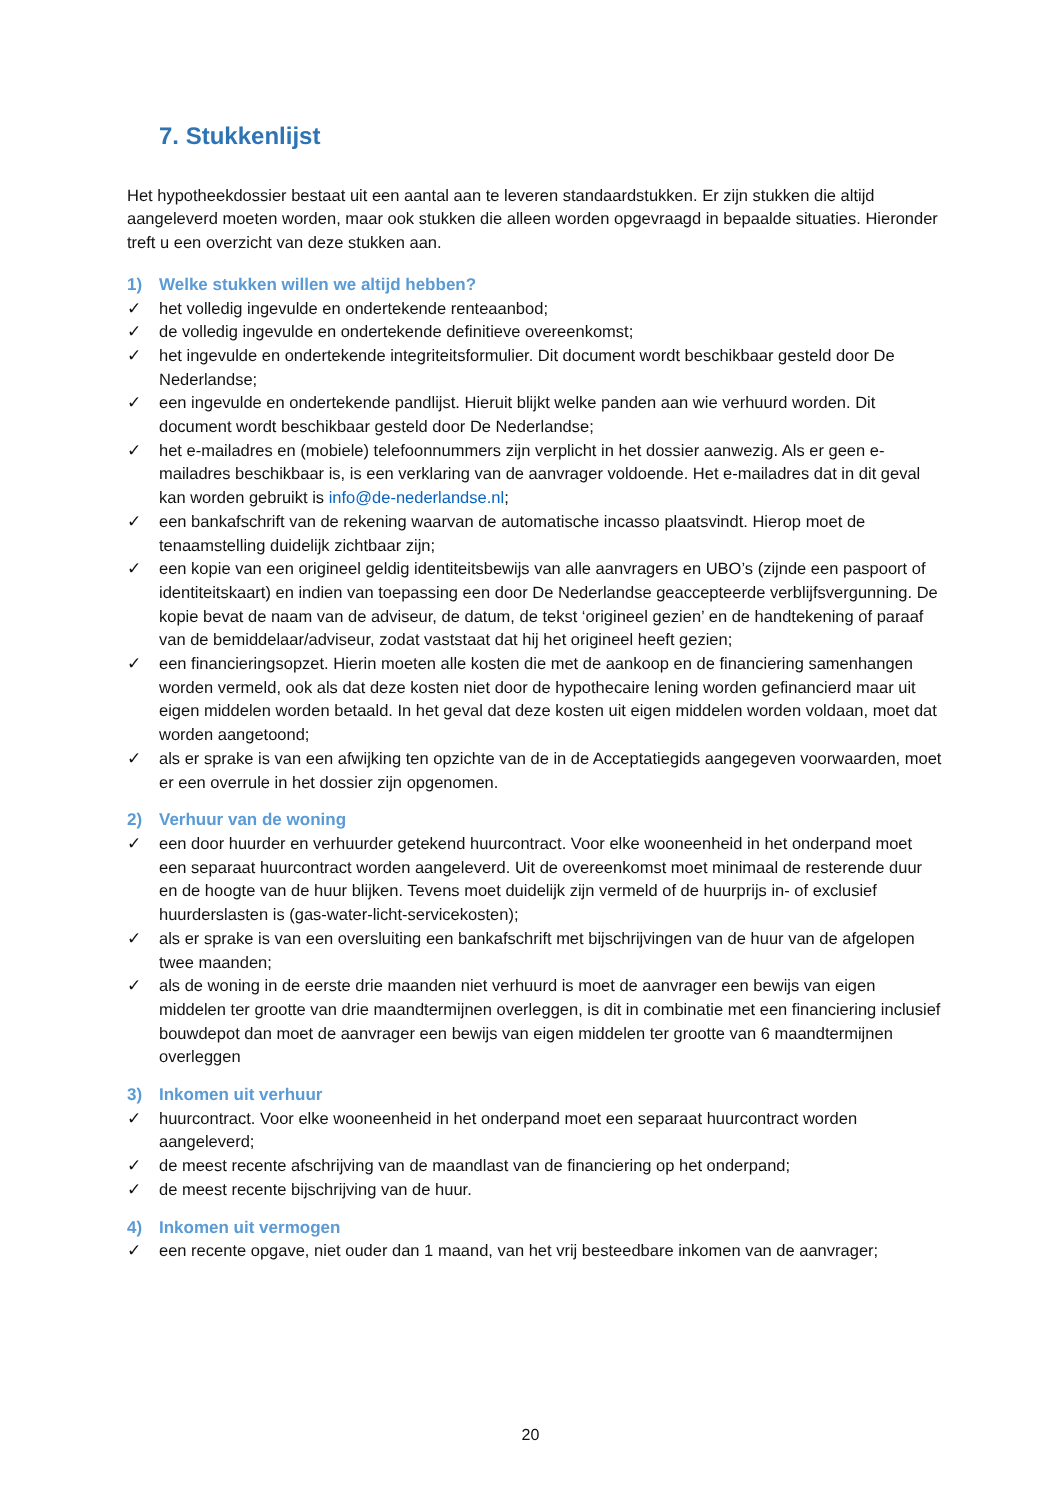7. Stukkenlijst
Het hypotheekdossier bestaat uit een aantal aan te leveren standaardstukken. Er zijn stukken die altijd aangeleverd moeten worden, maar ook stukken die alleen worden opgevraagd in bepaalde situaties. Hieronder treft u een overzicht van deze stukken aan.
1) Welke stukken willen we altijd hebben?
✓ het volledig ingevulde en ondertekende renteaanbod;
✓ de volledig ingevulde en ondertekende definitieve overeenkomst;
✓ het ingevulde en ondertekende integriteitsformulier. Dit document wordt beschikbaar gesteld door De Nederlandse;
✓ een ingevulde en ondertekende pandlijst. Hieruit blijkt welke panden aan wie verhuurd worden. Dit document wordt beschikbaar gesteld door De Nederlandse;
✓ het e-mailadres en (mobiele) telefoonnummers zijn verplicht in het dossier aanwezig. Als er geen e-mailadres beschikbaar is, is een verklaring van de aanvrager voldoende. Het e-mailadres dat in dit geval kan worden gebruikt is info@de-nederlandse.nl;
✓ een bankafschrift van de rekening waarvan de automatische incasso plaatsvindt. Hierop moet de tenaamstelling duidelijk zichtbaar zijn;
✓ een kopie van een origineel geldig identiteitsbewijs van alle aanvragers en UBO’s (zijnde een paspoort of identiteitskaart) en indien van toepassing een door De Nederlandse geaccepteerde verblijfsvergunning. De kopie bevat de naam van de adviseur, de datum, de tekst ‘origineel gezien’ en de handtekening of paraaf van de bemiddelaar/adviseur, zodat vaststaat dat hij het origineel heeft gezien;
✓ een financieringsopzet. Hierin moeten alle kosten die met de aankoop en de financiering samenhangen worden vermeld, ook als dat deze kosten niet door de hypothecaire lening worden gefinancierd maar uit eigen middelen worden betaald. In het geval dat deze kosten uit eigen middelen worden voldaan, moet dat worden aangetoond;
✓ als er sprake is van een afwijking ten opzichte van de in de Acceptatiegids aangegeven voorwaarden, moet er een overrule in het dossier zijn opgenomen.
2) Verhuur van de woning
✓ een door huurder en verhuurder getekend huurcontract. Voor elke wooneenheid in het onderpand moet een separaat huurcontract worden aangeleverd. Uit de overeenkomst moet minimaal de resterende duur en de hoogte van de huur blijken. Tevens moet duidelijk zijn vermeld of de huurprijs in- of exclusief huurderslasten is (gas-water-licht-servicekosten);
✓ als er sprake is van een oversluiting een bankafschrift met bijschrijvingen van de huur van de afgelopen twee maanden;
✓ als de woning in de eerste drie maanden niet verhuurd is moet de aanvrager een bewijs van eigen middelen ter grootte van drie maandtermijnen overleggen, is dit in combinatie met een financiering inclusief bouwdepot dan moet de aanvrager een bewijs van eigen middelen ter grootte van 6 maandtermijnen overleggen
3) Inkomen uit verhuur
✓ huurcontract. Voor elke wooneenheid in het onderpand moet een separaat huurcontract worden aangeleverd;
✓ de meest recente afschrijving van de maandlast van de financiering op het onderpand;
✓ de meest recente bijschrijving van de huur.
4) Inkomen uit vermogen
✓ een recente opgave, niet ouder dan 1 maand, van het vrij besteedbare inkomen van de aanvrager;
20